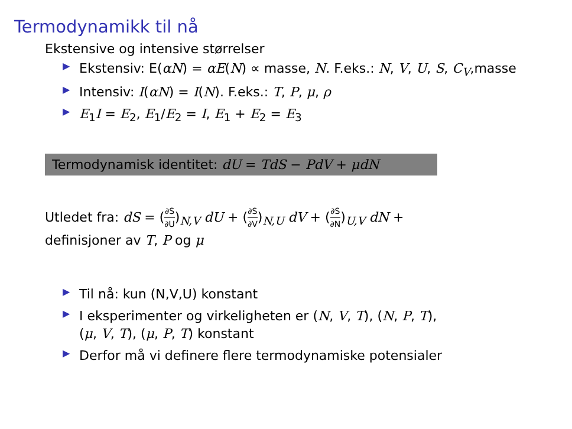Termodynamikk til nå
Ekstensive og intensive størrelser
▶ Ekstensiv: E(αN) = αE(N) ∝ masse, N. F.eks.: N, V, U, S, C<sub>V</sub>,masse
▶ Intensiv: I(αN) = I(N). F.eks.: T, P, μ, ρ
▶ E<sub>1</sub>I = E<sub>2</sub>, E<sub>1</sub>/E<sub>2</sub> = I, E<sub>1</sub> + E<sub>2</sub> = E<sub>3</sub>
Termodynamisk identitet: dU = TdS − PdV + μdN
Utledet fra: dS = (∂S ∂U)<sub>N,V</sub> dU + (∂S ∂V)<sub>N,U</sub> dV + (∂S ∂N)<sub>U,V</sub> dN +
definisjoner av T, P og μ
▶ Til nå: kun (N,V,U) konstant
▶ I eksperimenter og virkeligheten er (N, V, T), (N, P, T),
(μ, V, T), (μ, P, T) konstant
▶ Derfor må vi definere flere termodynamiske potensialer